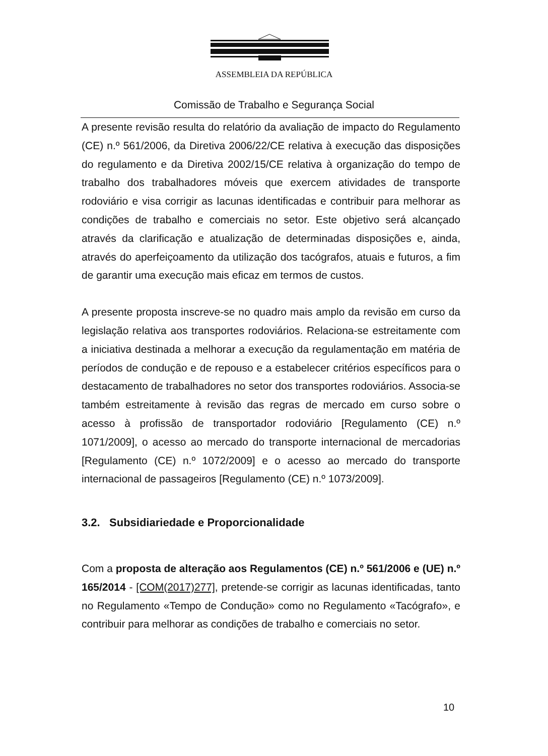ASSEMBLEIA DA REPÚBLICA
Comissão de Trabalho e Segurança Social
A presente revisão resulta do relatório da avaliação de impacto do Regulamento (CE) n.º 561/2006, da Diretiva 2006/22/CE relativa à execução das disposições do regulamento e da Diretiva 2002/15/CE relativa à organização do tempo de trabalho dos trabalhadores móveis que exercem atividades de transporte rodoviário e visa corrigir as lacunas identificadas e contribuir para melhorar as condições de trabalho e comerciais no setor. Este objetivo será alcançado através da clarificação e atualização de determinadas disposições e, ainda, através do aperfeiçoamento da utilização dos tacógrafos, atuais e futuros, a fim de garantir uma execução mais eficaz em termos de custos.
A presente proposta inscreve-se no quadro mais amplo da revisão em curso da legislação relativa aos transportes rodoviários. Relaciona-se estreitamente com a iniciativa destinada a melhorar a execução da regulamentação em matéria de períodos de condução e de repouso e a estabelecer critérios específicos para o destacamento de trabalhadores no setor dos transportes rodoviários. Associa-se também estreitamente à revisão das regras de mercado em curso sobre o acesso à profissão de transportador rodoviário [Regulamento (CE) n.º 1071/2009], o acesso ao mercado do transporte internacional de mercadorias [Regulamento (CE) n.º 1072/2009] e o acesso ao mercado do transporte internacional de passageiros [Regulamento (CE) n.º 1073/2009].
3.2. Subsidiariedade e Proporcionalidade
Com a proposta de alteração aos Regulamentos (CE) n.º 561/2006 e (UE) n.º 165/2014 - [COM(2017)277], pretende-se corrigir as lacunas identificadas, tanto no Regulamento «Tempo de Condução» como no Regulamento «Tacógrafo», e contribuir para melhorar as condições de trabalho e comerciais no setor.
10